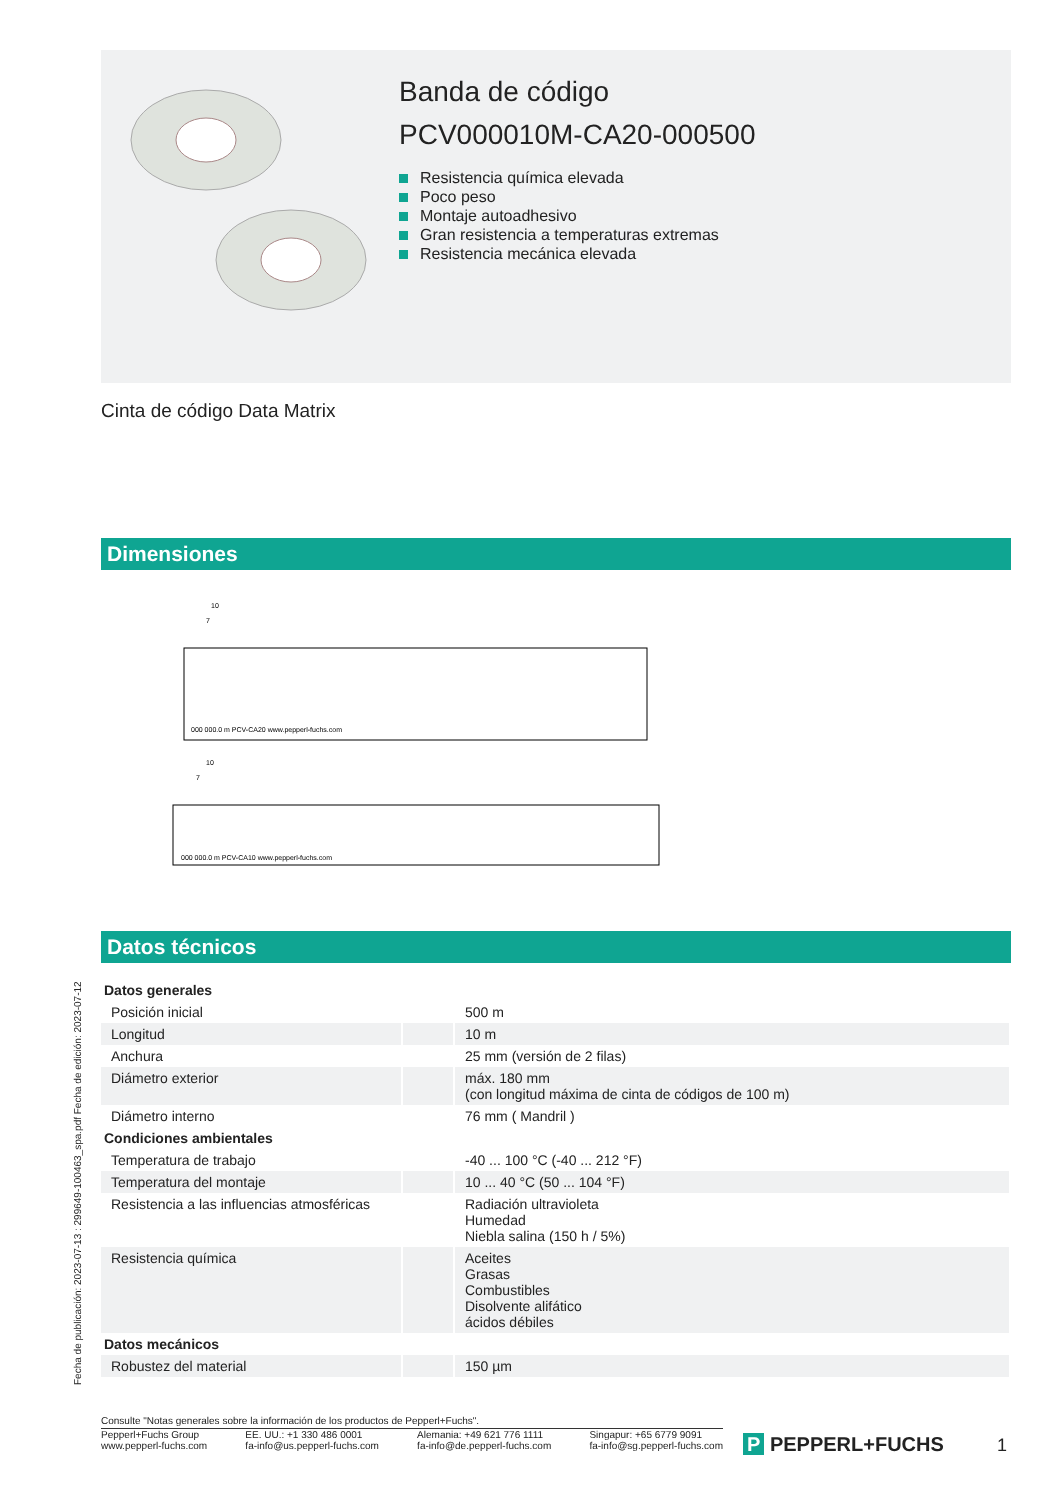Banda de código
PCV000010M-CA20-000500
Resistencia química elevada
Poco peso
Montaje autoadhesivo
Gran resistencia a temperaturas extremas
Resistencia mecánica elevada
Cinta de código Data Matrix
Dimensiones
10
7
000 000.0 m PCV-CA20 www.pepperl-fuchs.com
10
7
000 000.0 m PCV-CA10 www.pepperl-fuchs.com
Datos técnicos
| Datos generales | | |
| --- | --- | --- |
| Posición inicial | | 500 m |
| Longitud | | 10 m |
| Anchura | | 25 mm (versión de 2 filas) |
| Diámetro exterior | | máx. 180 mm (con longitud máxima de cinta de códigos de 100 m) |
| Diámetro interno | | 76 mm ( Mandril ) |
| Condiciones ambientales | | |
| Temperatura de trabajo | | -40 ... 100 °C (-40 ... 212 °F) |
| Temperatura del montaje | | 10 ... 40 °C (50 ... 104 °F) |
| Resistencia a las influencias atmosféricas | | Radiación ultravioleta Humedad Niebla salina (150 h / 5%) |
| Resistencia química | | Aceites Grasas Combustibles Disolvente alifático ácidos débiles |
| Datos mecánicos | | |
| Robustez del material | | 150 µm |
Fecha de publicación: 2023-07-13 : 299649-100463_spa.pdf Fecha de edición: 2023-07-12
Consulte "Notas generales sobre la información de los productos de Pepperl+Fuchs".
Pepperl+Fuchs Group
www.pepperl-fuchs.com
EE. UU.: +1 330 486 0001
fa-info@us.pepperl-fuchs.com
Alemania: +49 621 776 1111
fa-info@de.pepperl-fuchs.com
Singapur: +65 6779 9091
fa-info@sg.pepperl-fuchs.com
P PEPPERL+FUCHS 1